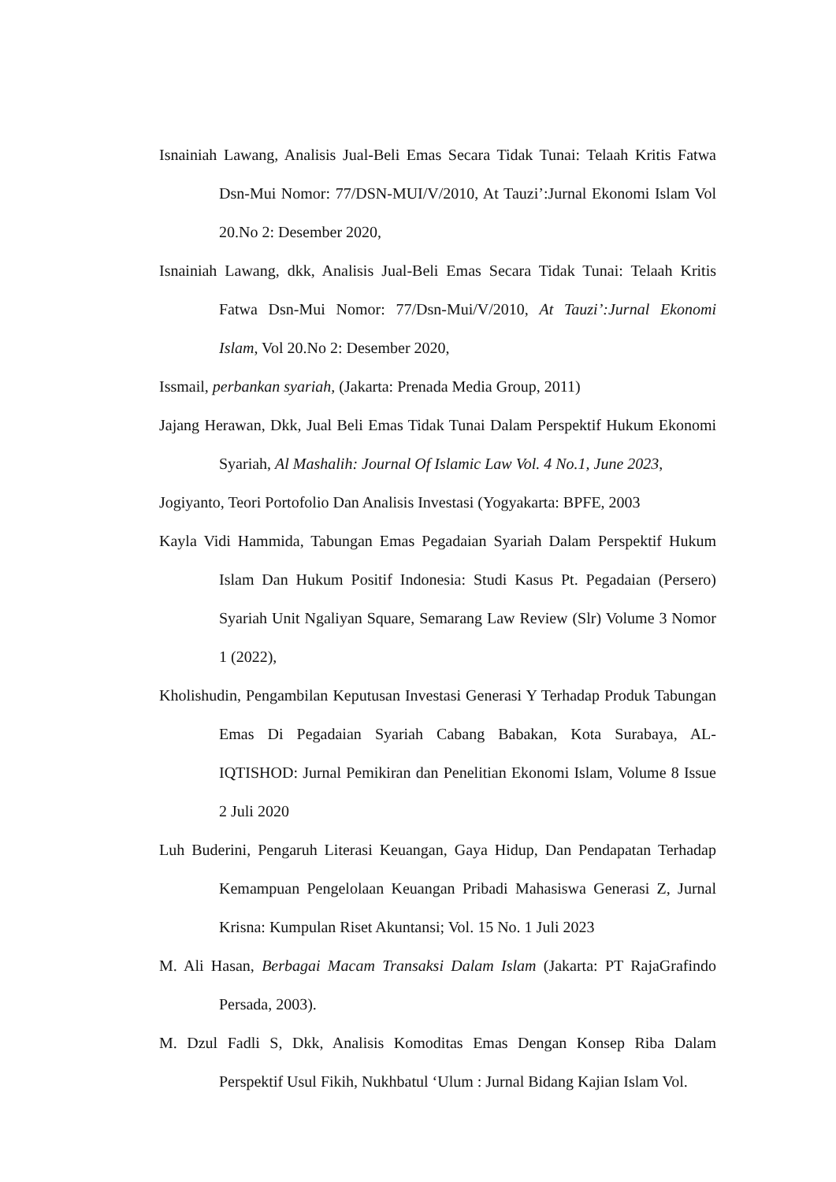Isnainiah Lawang, Analisis Jual-Beli Emas Secara Tidak Tunai: Telaah Kritis Fatwa Dsn-Mui Nomor: 77/DSN-MUI/V/2010, At Tauzi’:Jurnal Ekonomi Islam Vol 20.No 2: Desember 2020,
Isnainiah Lawang, dkk, Analisis Jual-Beli Emas Secara Tidak Tunai: Telaah Kritis Fatwa Dsn-Mui Nomor: 77/Dsn-Mui/V/2010, At Tauzi’:Jurnal Ekonomi Islam, Vol 20.No 2: Desember 2020,
Issmail, perbankan syariah, (Jakarta: Prenada Media Group, 2011)
Jajang Herawan, Dkk, Jual Beli Emas Tidak Tunai Dalam Perspektif Hukum Ekonomi Syariah, Al Mashalih: Journal Of Islamic Law Vol. 4 No.1, June 2023,
Jogiyanto, Teori Portofolio Dan Analisis Investasi (Yogyakarta: BPFE, 2003
Kayla Vidi Hammida, Tabungan Emas Pegadaian Syariah Dalam Perspektif Hukum Islam Dan Hukum Positif Indonesia: Studi Kasus Pt. Pegadaian (Persero) Syariah Unit Ngaliyan Square, Semarang Law Review (Slr) Volume 3 Nomor 1 (2022),
Kholishudin, Pengambilan Keputusan Investasi Generasi Y Terhadap Produk Tabungan Emas Di Pegadaian Syariah Cabang Babakan, Kota Surabaya, AL-IQTISHOD: Jurnal Pemikiran dan Penelitian Ekonomi Islam, Volume 8 Issue 2 Juli 2020
Luh Buderini, Pengaruh Literasi Keuangan, Gaya Hidup, Dan Pendapatan Terhadap Kemampuan Pengelolaan Keuangan Pribadi Mahasiswa Generasi Z, Jurnal Krisna: Kumpulan Riset Akuntansi; Vol. 15 No. 1 Juli 2023
M. Ali Hasan, Berbagai Macam Transaksi Dalam Islam (Jakarta: PT RajaGrafindo Persada, 2003).
M. Dzul Fadli S, Dkk, Analisis Komoditas Emas Dengan Konsep Riba Dalam Perspektif Usul Fikih, Nukhbatul ‘Ulum : Jurnal Bidang Kajian Islam Vol.